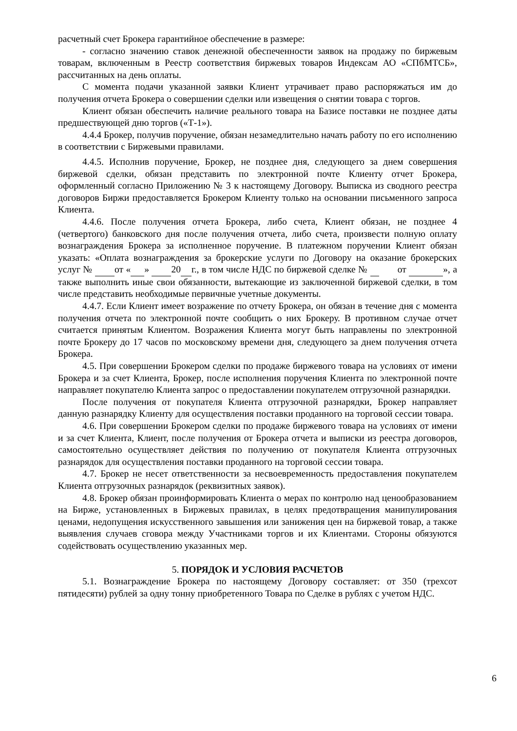расчетный счет Брокера гарантийное обеспечение в размере:
- согласно значению ставок денежной обеспеченности заявок на продажу по биржевым товарам, включенным в Реестр соответствия биржевых товаров Индексам АО «СПбМТСБ», рассчитанных на день оплаты.
С момента подачи указанной заявки Клиент утрачивает право распоряжаться им до получения отчета Брокера о совершении сделки или извещения о снятии товара с торгов.
Клиент обязан обеспечить наличие реального товара на Базисе поставки не позднее даты предшествующей дню торгов («Т-1»).
4.4.4 Брокер, получив поручение, обязан незамедлительно начать работу по его исполнению в соответствии с Биржевыми правилами.
4.4.5. Исполнив поручение, Брокер, не позднее дня, следующего за днем совершения биржевой сделки, обязан представить по электронной почте Клиенту отчет Брокера, оформленный согласно Приложению № 3 к настоящему Договору. Выписка из сводного реестра договоров Биржи предоставляется Брокером Клиенту только на основании письменного запроса Клиента.
4.4.6. После получения отчета Брокера, либо счета, Клиент обязан, не позднее 4 (четвертого) банковского дня после получения отчета, либо счета, произвести полную оплату вознаграждения Брокера за исполненное поручение. В платежном поручении Клиент обязан указать: «Оплата вознаграждения за брокерские услуги по Договору на оказание брокерских услуг № от « » 20 г., в том числе НДС по биржевой сделке № от », а также выполнить иные свои обязанности, вытекающие из заключенной биржевой сделки, в том числе представить необходимые первичные учетные документы.
4.4.7. Если Клиент имеет возражение по отчету Брокера, он обязан в течение дня с момента получения отчета по электронной почте сообщить о них Брокеру. В противном случае отчет считается принятым Клиентом. Возражения Клиента могут быть направлены по электронной почте Брокеру до 17 часов по московскому времени дня, следующего за днем получения отчета Брокера.
4.5. При совершении Брокером сделки по продаже биржевого товара на условиях от имени Брокера и за счет Клиента, Брокер, после исполнения поручения Клиента по электронной почте направляет покупателю Клиента запрос о предоставлении покупателем отгрузочной разнарядки.
После получения от покупателя Клиента отгрузочной разнарядки, Брокер направляет данную разнарядку Клиенту для осуществления поставки проданного на торговой сессии товара.
4.6. При совершении Брокером сделки по продаже биржевого товара на условиях от имени и за счет Клиента, Клиент, после получения от Брокера отчета и выписки из реестра договоров, самостоятельно осуществляет действия по получению от покупателя Клиента отгрузочных разнарядок для осуществления поставки проданного на торговой сессии товара.
4.7. Брокер не несет ответственности за несвоевременность предоставления покупателем Клиента отгрузочных разнарядок (реквизитных заявок).
4.8. Брокер обязан проинформировать Клиента о мерах по контролю над ценообразованием на Бирже, установленных в Биржевых правилах, в целях предотвращения манипулирования ценами, недопущения искусственного завышения или занижения цен на биржевой товар, а также выявления случаев сговора между Участниками торгов и их Клиентами. Стороны обязуются содействовать осуществлению указанных мер.
5. ПОРЯДОК И УСЛОВИЯ РАСЧЕТОВ
5.1. Вознаграждение Брокера по настоящему Договору составляет: от 350 (трехсот пятидесяти) рублей за одну тонну приобретенного Товара по Сделке в рублях с учетом НДС.
6